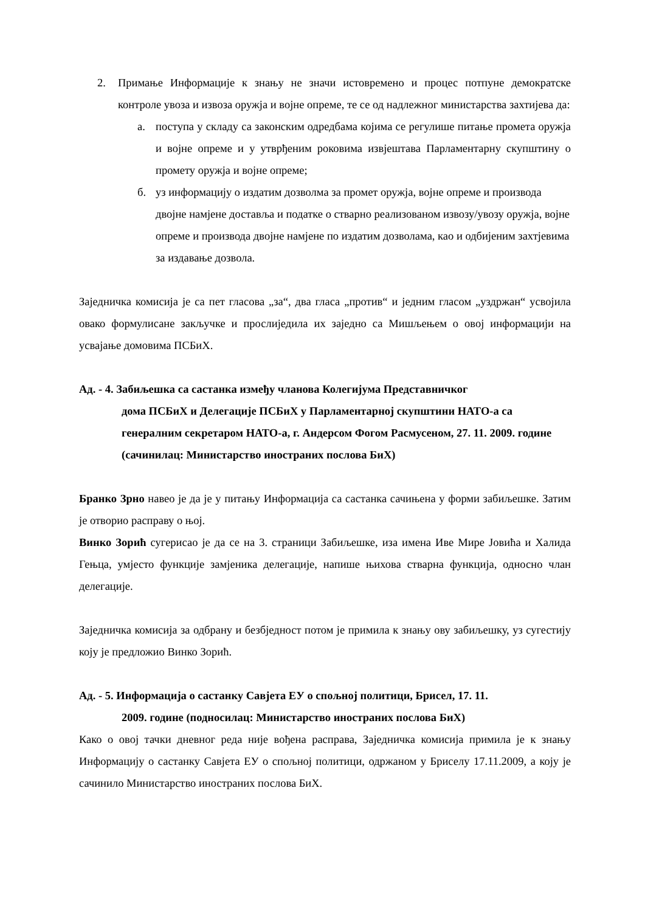2. Примање Информације к знању не значи истовремено и процес потпуне демократске контроле увоза и извоза оружја и војне опреме, те се од надлежног министарства захтијева да:
а. поступа у складу са законским одредбама којима се регулише питање промета оружја и војне опреме и у утврђеним роковима извјештава Парламентарну скупштину о промету оружја и војне опреме;
б. уз информацију о издатим дозволма за промет оружја, војне опреме и производа двојне намјене доставља и податке о стварно реализованом извозу/увозу оружја, војне опреме и производа двојне намјене по издатим дозволама, као и одбијеним захтјевима за издавање дозвола.
Заједничка комисија је са пет гласова „за“, два гласа „против“ и једним гласом „уздржан“ усвојила овако формулисане закључке и прослиједила их заједно са Мишљењем о овој информацији на усвајање домовима ПСБиХ.
Ад. - 4. Забиљешка са састанка између чланова Колегијума Представничког
дома ПСБиХ и Делегације ПСБиХ у Парламентарној скупштини НАТО-а са генералним секретаром НАТО-а, г. Андерсом Фогом Расмусеном, 27. 11. 2009. године (сачинилац: Министарство иностраних послова БиХ)
Бранко Зрно навео је да је у питању Информација са састанка сачињена у форми забиљешке. Затим је отворио расправу о њој.
Винко Зорић сугерисао је да се на 3. страници Забиљешке, иза имена Иве Мире Јовића и Халида Гењца, умјесто функције замјеника делегације, напише њихова стварна функција, односно члан делегације.
Заједничка комисија за одбрану и безбједност потом је примила к знању ову забиљешку, уз сугестију коју је предложио Винко Зорић.
Ад. - 5. Информација о састанку Савјета ЕУ о спољној политици, Брисел, 17. 11.
2009. године (подносилац: Министарство иностраних послова БиХ)
Како о овој тачки дневног реда није вођена расправа, Заједничка комисија примила је к знању Информацију о састанку Савјета ЕУ о спољној политици, одржаном у Бриселу 17.11.2009, а коју је сачинило Министарство иностраних послова БиХ.